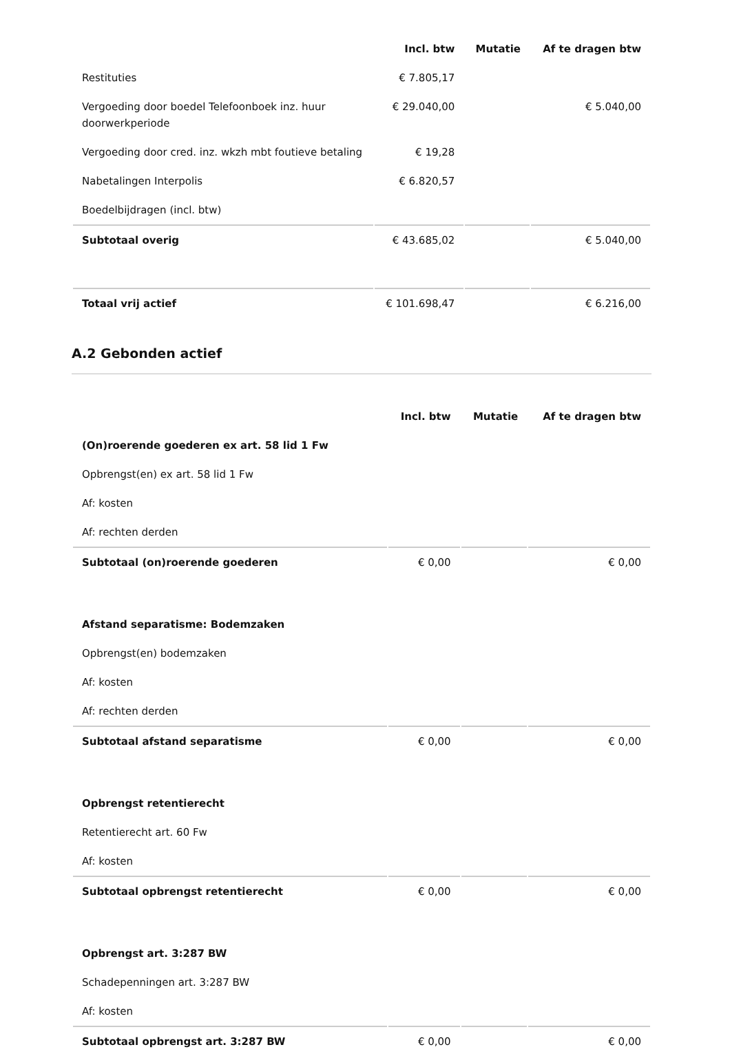| | Incl. btw | Mutatie | Af te dragen btw |
| --- | --- | --- | --- |
| Restituties | € 7.805,17 | | |
| Vergoeding door boedel Telefoonboek inz. huur doorwerkperiode | € 29.040,00 | | € 5.040,00 |
| Vergoeding door cred. inz. wkzh mbt foutieve betaling | € 19,28 | | |
| Nabetalingen Interpolis | € 6.820,57 | | |
| Boedelbijdragen (incl. btw) | | | |
| Subtotaal overig | € 43.685,02 | | € 5.040,00 |
| Totaal vrij actief | € 101.698,47 | | € 6.216,00 |
A.2 Gebonden actief
| | Incl. btw | Mutatie | Af te dragen btw |
| --- | --- | --- | --- |
| (On)roerende goederen ex art. 58 lid 1 Fw | | | |
| Opbrengst(en) ex art. 58 lid 1 Fw | | | |
| Af: kosten | | | |
| Af: rechten derden | | | |
| Subtotaal (on)roerende goederen | € 0,00 | | € 0,00 |
| Afstand separatisme: Bodemzaken | | | |
| Opbrengst(en) bodemzaken | | | |
| Af: kosten | | | |
| Af: rechten derden | | | |
| Subtotaal afstand separatisme | € 0,00 | | € 0,00 |
| Opbrengst retentierecht | | | |
| Retentierecht art. 60 Fw | | | |
| Af: kosten | | | |
| Subtotaal opbrengst retentierecht | € 0,00 | | € 0,00 |
| Opbrengst art. 3:287 BW | | | |
| Schadepenningen art. 3:287 BW | | | |
| Af: kosten | | | |
| Subtotaal opbrengst art. 3:287 BW | € 0,00 | | € 0,00 |